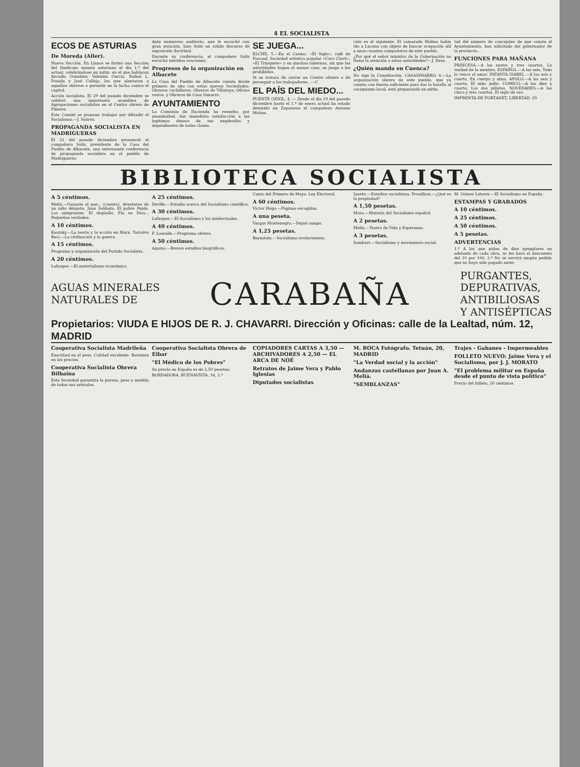4 EL SOCIALISTA
ECOS DE ASTURIAS
De Moreda (Aller).
Nueva Sección. En Llanos se formó una Sección del Sindicato minero asturiano el día 1.º del actual, celebrándose un mitin, en el que hablaron Arcadio González, Valentín García, Rafael L. Posada y José Calleja, los que alentaron a aquellos obreros a persistir en la lucha contra el capital.
Acción socialista. El 29 del pasado diciembre se celebró una importante asamblea de Agrupaciones socialistas en el Centro obrero de Piñeres.
Este Comité se propone trabajar por difundir el Socialismo.—J. Suárez.
PROPAGANDA SOCIALISTA EN MADRIGUERAS
El 21 del pasado diciembre pronunció el compañero Solís, presidente de la Casa del Pueblo de Albacete, una interesante conferencia de propaganda socialista en el pueblo de Madrigueras.
Ante numeroso auditorio, que le escuchó con gran atención, hizo Solís un sólido discurso de exposición doctrinal.
Durante su conferencia, el compañero Solís escuchó nutridas ovaciones.
Progresos de la organización en Albacete
La Casa del Pueblo de Albacete cuenta desde primero de año con estas nuevas Sociedades: Obreros cuchilleros; Obreros de Villatoya; Oficios varios, y Obreros de Casa Simarro.
AYUNTAMIENTO
La Comisión de Hacienda ha resuelto, por unanimidad, dar inmediata satisfacción a los legítimos deseos de sus empleados y dependientes de todas clases.
SE JUEGA...
ELCHE, 5.—En el Casino, «El Siglo», café de Pascual, Sociedad artística popular «Coro Clavé», «El Trinquete» y en muchas tabernas, sin que las autoridades hagan el menor caso, se juega a los prohibidos.
Si se tratara de cerrar un Centro obrero o de perseguir a los trabajadores...—C.
EL PAÍS DEL MIEDO...
PUENTE GENIL, 4. — Desde el día 29 del pasado diciembre hasta el 1.º de enero actual ha estado detenido en Zapateros el compañero Antonio Molina.
ción es el siguiente: El camarada Molina había ido a Lucena con objeto de buscar ocupación allí a unos cuantos compañeros de este pueblo.
¿Por qué el señor ministro de la Gobernación no llama la atención a estas autoridades?—J. Deza.
¿Quién manda en Cuenca?
No rige la Constitución. CASASIMARRO, 6.—La organización obrera de este pueblo, que ya cuenta con fuerza suficiente para dar la batalla al caciquismo local, está preparando un mitin.
tad del número de concejales de que consta el Ayuntamiento, han solicitado del gobernador de la provincia...
FUNCIONES PARA MAÑANA
PRINCESA.—A las nueve y tres cuartos, La verdad de la mentira. ESPAÑOL.—A las seis, Todo lo vence el amor. INFANTA ISABEL.—A las seis y cuarto, En cuerpo y alma. APOLO.—A las seis y cuarto, El niño judío. COMICO.—A las diez y cuarto, Los dos pilletes. NOVEDADES.—A las cinco y tres cuartos, El siglo de oro.
IMPRENTA DE FORTANET, LIBERTAD, 29
BIBLIOTECA SOCIALISTA
A 5 céntimos.
Meliá.—Ganarás el pan... (cuento). Aventuras de un niño déspota. Juan Soldado. El pobre Pepín. Los emigrantes. El degüello. Fía en Dios... Pequeñas verdades.
A 10 céntimos.
Kautsky.—La teoría y la acción en Marx. Torralva Beci.—La civilización y la guerra.
A 15 céntimos.
Programa y organización del Partido Socialista.
A 20 céntimos.
Lafargue.—El materialismo económico.
A 25 céntimos.
Deville.—Estudio acerca del Socialismo científico.
A 30 céntimos.
Lafargue.—El Socialismo y los intelectuales.
A 40 céntimos.
F. Lassalle.—Programa obrero.
A 50 céntimos.
Aquino.—Breves estudios biográficos.
Canto del Primero de Mayo. Ley Electoral.
A 60 céntimos.
Víctor Hugo.—Páginas escogidas.
A una peseta.
Vargas Montenegro.—Dejad campo.
A 1,25 pesetas.
Bernstein.—Socialismo evolucionista.
Jaurès.—Estudios socialistas. Proudhon.—¿Qué es la propiedad?
A 1,50 pesetas.
Mora.—Historia del Socialismo español.
A 2 pesetas.
Meliá.—Teatro de Vida y Esperanza.
A 3 pesetas.
Sombart.—Socialismo y movimiento social.
M. Gómez Latorre.—El Socialismo en España.
ESTAMPAS Y GRABADOS
A 10 céntimos.
A 25 céntimos.
A 50 céntimos.
A 5 pesetas.
ADVERTENCIAS
1.ª A los que pidan de diez ejemplares en adelante de cada obra, se les hará el descuento del 10 por 100. 2.ª No se servirá ningún pedido que no haya sido pagado antes
AGUAS MINERALES
NATURALES DE
CARABAÑA
PURGANTES,
DEPURATIVAS,
ANTIBILIOSAS
Y ANTISÉPTICAS
Propietarios: VIUDA E HIJOS DE R. J. CHAVARRI. Dirección y Oficinas: calle de la Lealtad, núm. 12, MADRID
Cooperativa Socialista Madrileña
Exactitud en el peso. Calidad excelente. Baratura en los precios.
Cooperativa Socialista Obrera Bilbaína
Esta Sociedad garantiza la pureza, peso y medida de todos sus artículos.
Cooperativa Socialista Obrera de Eibar
"El Médico de los Pobres"
Su precio en España es de 2,50 pesetas.
BORDADORA. BUENAVISTA, 34, 2.º
COPIADORES CARTAS A 3,50 — ARCHIVADORES A 2,50 — EL ARCA DE NOÉ
Retratos de Jaime Vera y Pablo Iglesias
Diputados socialistas
M. ROCA Fotógrafo. Tetuán, 20, MADRID
"La Verdad social y la acción"
Andanzas castellanas por Juan A. Meliá.
"SEMBLANZAS"
Trajes - Gabanes - Impermeables
FOLLETO NUEVO: Jaime Vera y el Socialismo, por J. J. MORATO
"El problema militar en España desde el punto de vista político"
Precio del folleto, 20 céntimos